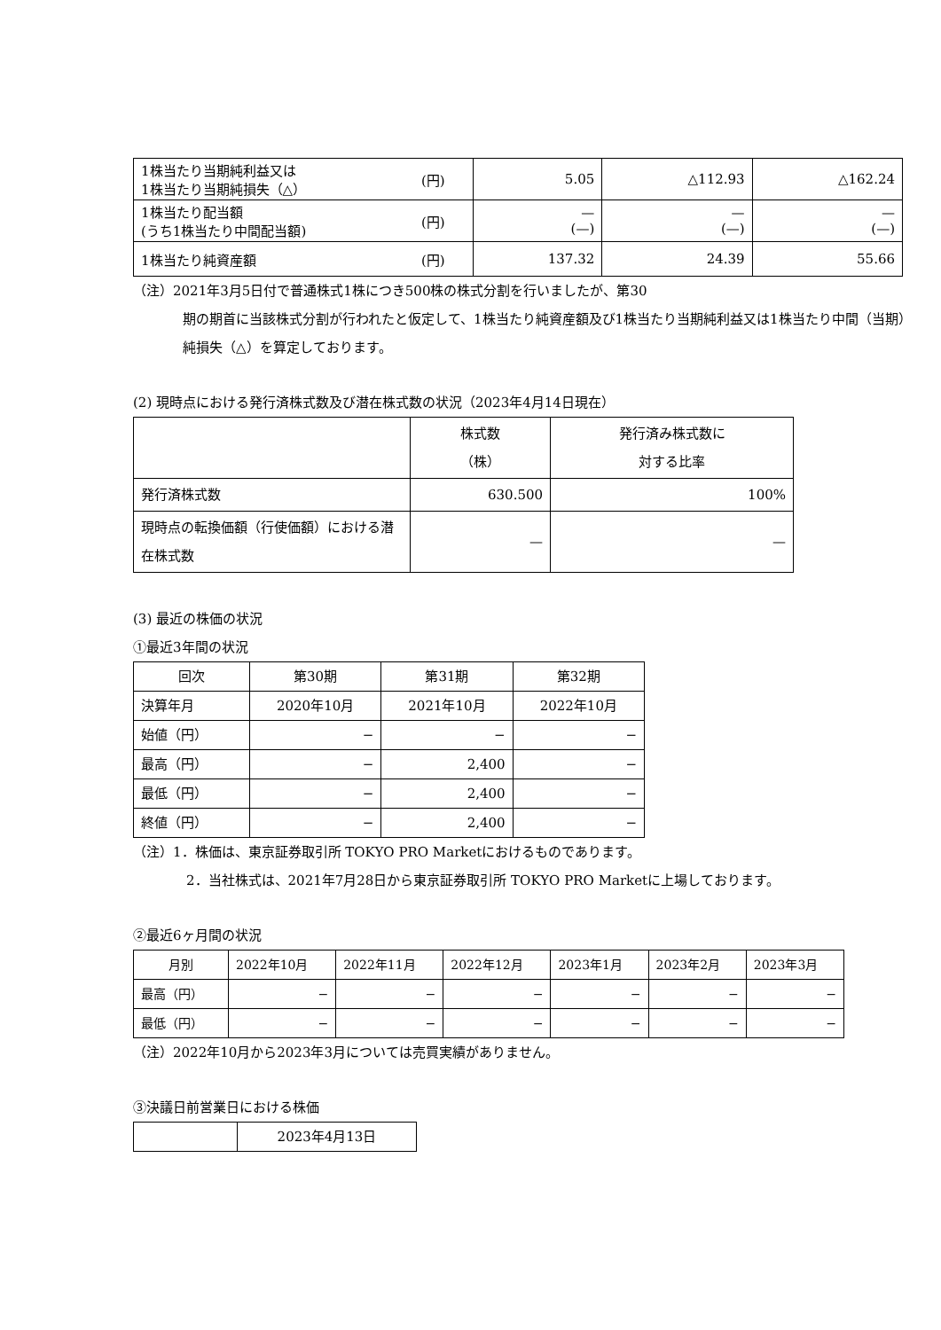| 1株当たり当期純利益又は 1株当たり当期純損失（△） | (円) | 5.05 | △112.93 | △162.24 |
| 1株当たり配当額 (うち1株当たり中間配当額) | (円) | — (—) | — (—) | — (—) |
| 1株当たり純資産額 | (円) | 137.32 | 24.39 | 55.66 |
（注）2021年3月5日付で普通株式1株につき500株の株式分割を行いましたが、第30
期の期首に当該株式分割が行われたと仮定して、1株当たり純資産額及び1株当たり当期純利益又は1株当たり中間（当期）純損失（△）を算定しております。
(2) 現時点における発行済株式数及び潜在株式数の状況（2023年4月14日現在）
| | 株式数 （株） | 発行済み株式数に 対する比率 |
| 発行済株式数 | 630.500 | 100% |
| 現時点の転換価額（行使価額）における潜在株式数 | — | — |
(3) 最近の株価の状況
①最近3年間の状況
| 回次 | 第30期 | 第31期 | 第32期 |
| 決算年月 | 2020年10月 | 2021年10月 | 2022年10月 |
| 始値（円） | − | − | − |
| 最高（円） | − | 2,400 | − |
| 最低（円） | − | 2,400 | − |
| 終値（円） | − | 2,400 | − |
（注）1．株価は、東京証券取引所 TOKYO PRO Marketにおけるものであります。
2．当社株式は、2021年7月28日から東京証券取引所 TOKYO PRO Marketに上場しております。
②最近6ヶ月間の状況
| 月別 | 2022年10月 | 2022年11月 | 2022年12月 | 2023年1月 | 2023年2月 | 2023年3月 |
| 最高（円） | − | − | − | − | − | − |
| 最低（円） | − | − | − | − | − | − |
（注）2022年10月から2023年3月については売買実績がありません。
③決議日前営業日における株価
| | 2023年4月13日 |